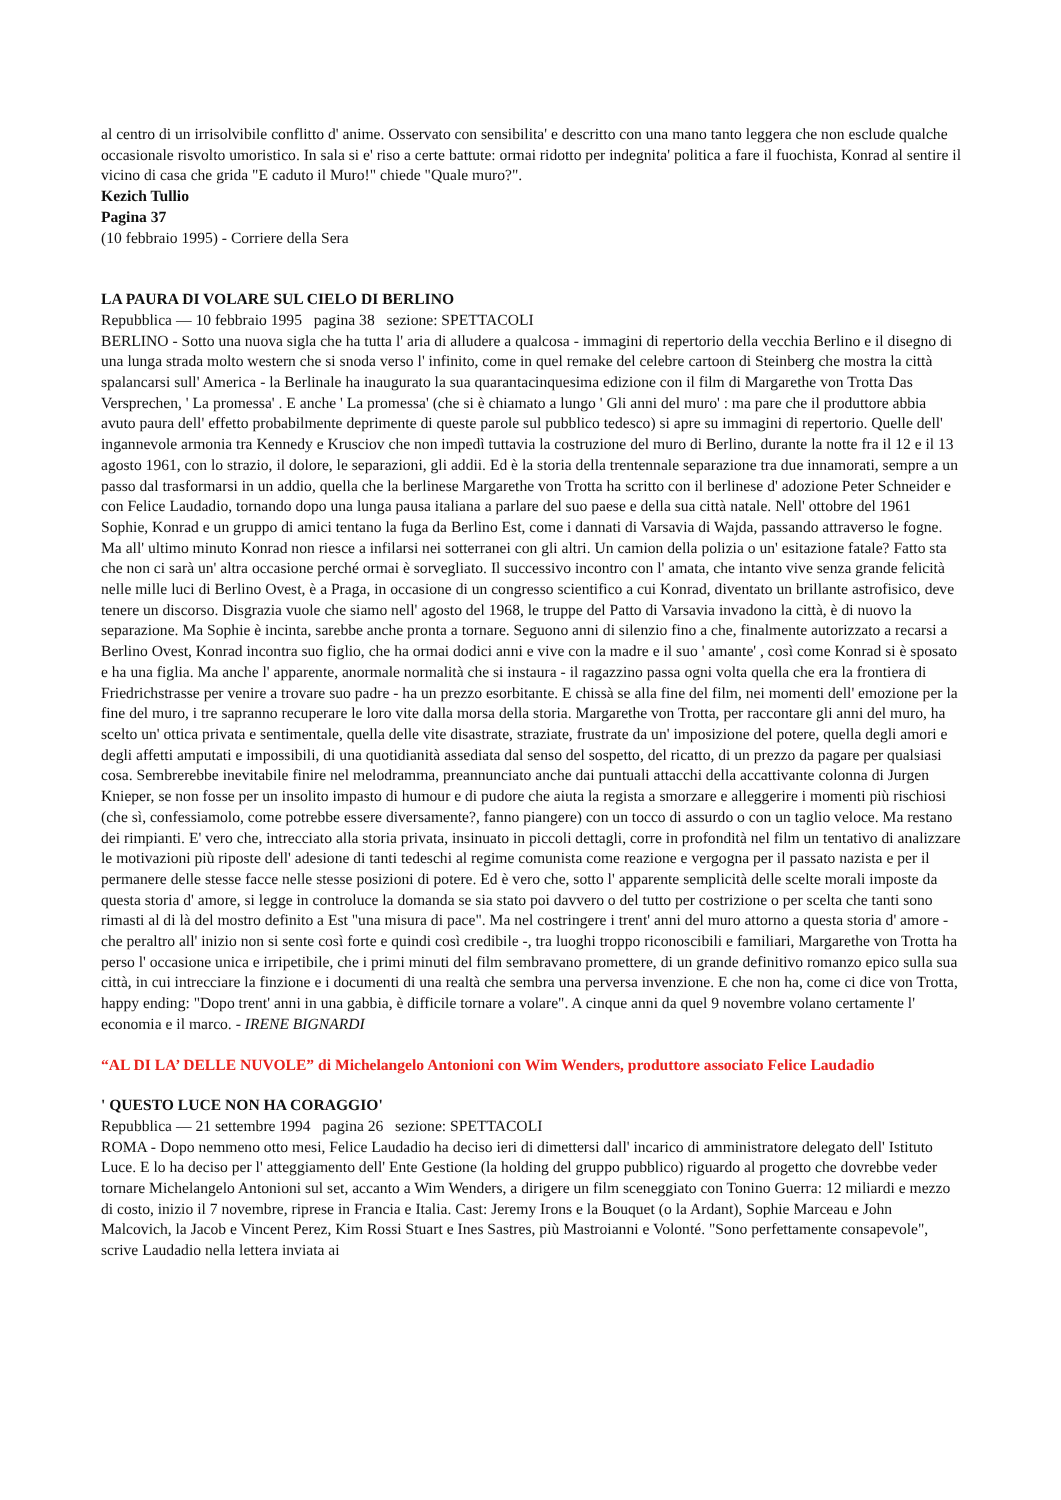al centro di un irrisolvibile conflitto d' anime. Osservato con sensibilita' e descritto con una mano tanto leggera che non esclude qualche occasionale risvolto umoristico. In sala si e' riso a certe battute: ormai ridotto per indegnita' politica a fare il fuochista, Konrad al sentire il vicino di casa che grida "E caduto il Muro!" chiede "Quale muro?".
Kezich Tullio
Pagina 37
(10 febbraio 1995) - Corriere della Sera
LA PAURA DI VOLARE SUL CIELO DI BERLINO
Repubblica — 10 febbraio 1995 pagina 38 sezione: SPETTACOLI
BERLINO - Sotto una nuova sigla che ha tutta l' aria di alludere a qualcosa - immagini di repertorio della vecchia Berlino e il disegno di una lunga strada molto western che si snoda verso l' infinito, come in quel remake del celebre cartoon di Steinberg che mostra la città spalancarsi sull' America - la Berlinale ha inaugurato la sua quarantacinquesima edizione con il film di Margarethe von Trotta Das Versprechen, ' La promessa' . E anche ' La promessa' (che si è chiamato a lungo ' Gli anni del muro' : ma pare che il produttore abbia avuto paura dell' effetto probabilmente deprimente di queste parole sul pubblico tedesco) si apre su immagini di repertorio. Quelle dell' ingannevole armonia tra Kennedy e Krusciov che non impedì tuttavia la costruzione del muro di Berlino, durante la notte fra il 12 e il 13 agosto 1961, con lo strazio, il dolore, le separazioni, gli addii. Ed è la storia della trentennale separazione tra due innamorati, sempre a un passo dal trasformarsi in un addio, quella che la berlinese Margarethe von Trotta ha scritto con il berlinese d' adozione Peter Schneider e con Felice Laudadio, tornando dopo una lunga pausa italiana a parlare del suo paese e della sua città natale. Nell' ottobre del 1961 Sophie, Konrad e un gruppo di amici tentano la fuga da Berlino Est, come i dannati di Varsavia di Wajda, passando attraverso le fogne. Ma all' ultimo minuto Konrad non riesce a infilarsi nei sotterranei con gli altri. Un camion della polizia o un' esitazione fatale? Fatto sta che non ci sarà un' altra occasione perché ormai è sorvegliato. Il successivo incontro con l' amata, che intanto vive senza grande felicità nelle mille luci di Berlino Ovest, è a Praga, in occasione di un congresso scientifico a cui Konrad, diventato un brillante astrofisico, deve tenere un discorso. Disgrazia vuole che siamo nell' agosto del 1968, le truppe del Patto di Varsavia invadono la città, è di nuovo la separazione. Ma Sophie è incinta, sarebbe anche pronta a tornare. Seguono anni di silenzio fino a che, finalmente autorizzato a recarsi a Berlino Ovest, Konrad incontra suo figlio, che ha ormai dodici anni e vive con la madre e il suo ' amante' , così come Konrad si è sposato e ha una figlia. Ma anche l' apparente, anormale normalità che si instaura - il ragazzino passa ogni volta quella che era la frontiera di Friedrichstrasse per venire a trovare suo padre - ha un prezzo esorbitante. E chissà se alla fine del film, nei momenti dell' emozione per la fine del muro, i tre sapranno recuperare le loro vite dalla morsa della storia. Margarethe von Trotta, per raccontare gli anni del muro, ha scelto un' ottica privata e sentimentale, quella delle vite disastrate, straziate, frustrate da un' imposizione del potere, quella degli amori e degli affetti amputati e impossibili, di una quotidianità assediata dal senso del sospetto, del ricatto, di un prezzo da pagare per qualsiasi cosa. Sembrerebbe inevitabile finire nel melodramma, preannunciato anche dai puntuali attacchi della accattivante colonna di Jurgen Knieper, se non fosse per un insolito impasto di humour e di pudore che aiuta la regista a smorzare e alleggerire i momenti più rischiosi (che sì, confessiamolo, come potrebbe essere diversamente?, fanno piangere) con un tocco di assurdo o con un taglio veloce. Ma restano dei rimpianti. E' vero che, intrecciato alla storia privata, insinuato in piccoli dettagli, corre in profondità nel film un tentativo di analizzare le motivazioni più riposte dell' adesione di tanti tedeschi al regime comunista come reazione e vergogna per il passato nazista e per il permanere delle stesse facce nelle stesse posizioni di potere. Ed è vero che, sotto l' apparente semplicità delle scelte morali imposte da questa storia d' amore, si legge in controluce la domanda se sia stato poi davvero o del tutto per costrizione o per scelta che tanti sono rimasti al di là del mostro definito a Est "una misura di pace". Ma nel costringere i trent' anni del muro attorno a questa storia d' amore - che peraltro all' inizio non si sente così forte e quindi così credibile -, tra luoghi troppo riconoscibili e familiari, Margarethe von Trotta ha perso l' occasione unica e irripetibile, che i primi minuti del film sembravano promettere, di un grande definitivo romanzo epico sulla sua città, in cui intrecciare la finzione e i documenti di una realtà che sembra una perversa invenzione. E che non ha, come ci dice von Trotta, happy ending: "Dopo trent' anni in una gabbia, è difficile tornare a volare". A cinque anni da quel 9 novembre volano certamente l' economia e il marco. - IRENE BIGNARDI
“AL DI LA’ DELLE NUVOLE” di Michelangelo Antonioni con Wim Wenders, produttore associato Felice Laudadio
' QUESTO LUCE NON HA CORAGGIO'
Repubblica — 21 settembre 1994 pagina 26 sezione: SPETTACOLI
ROMA - Dopo nemmeno otto mesi, Felice Laudadio ha deciso ieri di dimettersi dall' incarico di amministratore delegato dell' Istituto Luce. E lo ha deciso per l' atteggiamento dell' Ente Gestione (la holding del gruppo pubblico) riguardo al progetto che dovrebbe veder tornare Michelangelo Antonioni sul set, accanto a Wim Wenders, a dirigere un film sceneggiato con Tonino Guerra: 12 miliardi e mezzo di costo, inizio il 7 novembre, riprese in Francia e Italia. Cast: Jeremy Irons e la Bouquet (o la Ardant), Sophie Marceau e John Malcovich, la Jacob e Vincent Perez, Kim Rossi Stuart e Ines Sastres, più Mastroianni e Volonté. "Sono perfettamente consapevole", scrive Laudadio nella lettera inviata ai